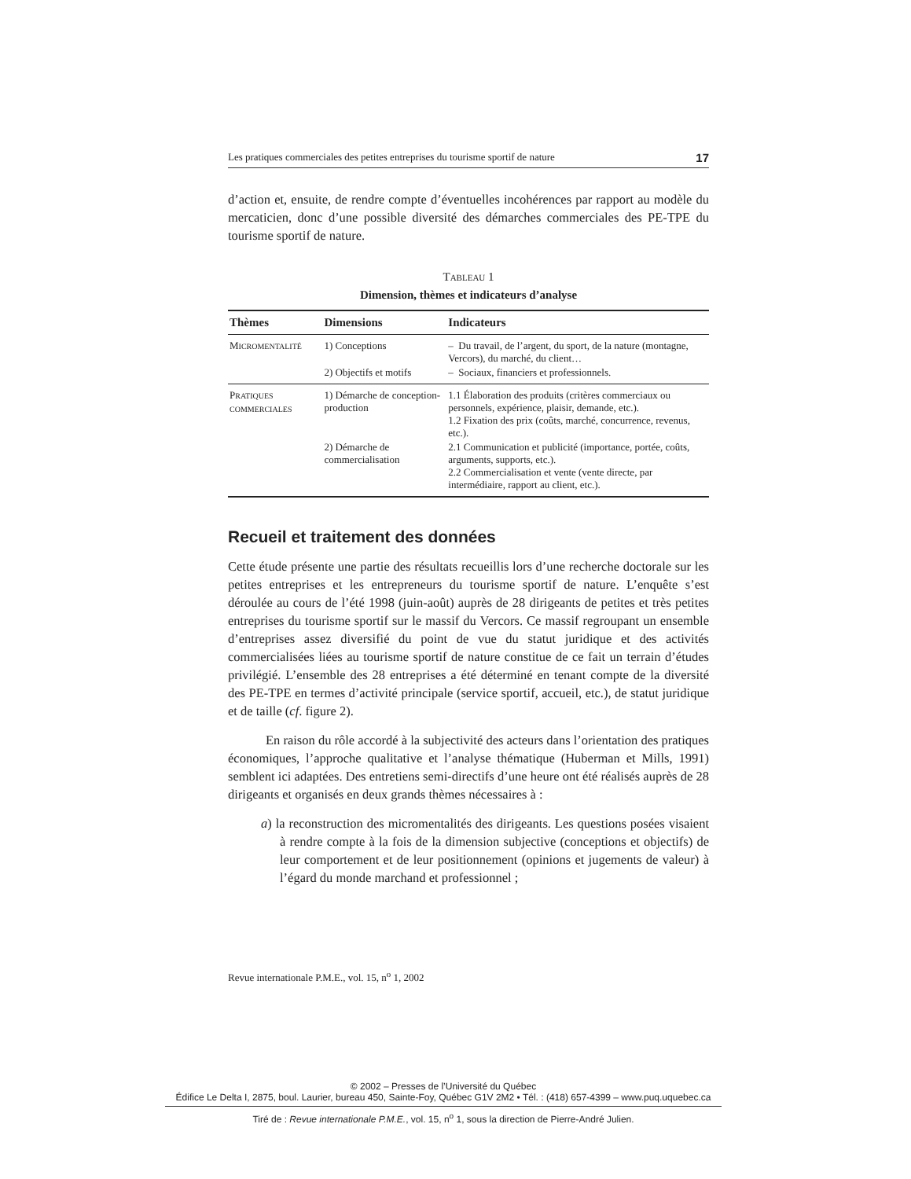Les pratiques commerciales des petites entreprises du tourisme sportif de nature 17
d’action et, ensuite, de rendre compte d’éventuelles incohérences par rapport au modèle du mercaticien, donc d’une possible diversité des démarches commerciales des PE-TPE du tourisme sportif de nature.
TABLEAU 1
Dimension, thèmes et indicateurs d’analyse
| Thèmes | Dimensions | Indicateurs |
| --- | --- | --- |
| M ICROMENTALITÉ | 1) Conceptions | – Du travail, de l’argent, du sport, de la nature (montagne, Vercors), du marché, du client… |
| | 2) Objectifs et motifs | – Sociaux, financiers et professionnels. |
| P RATIQUES COMMERCIALES | 1) Démarche de conception-production | 1.1 Élaboration des produits (critères commerciaux ou personnels, expérience, plaisir, demande, etc.). 1.2 Fixation des prix (coûts, marché, concurrence, revenus, etc.). |
| | 2) Démarche de commercialisation | 2.1 Communication et publicité (importance, portée, coûts, arguments, supports, etc.). 2.2 Commercialisation et vente (vente directe, par intermédiaire, rapport au client, etc.). |
Recueil et traitement des données
Cette étude présente une partie des résultats recueillis lors d’une recherche doctorale sur les petites entreprises et les entrepreneurs du tourisme sportif de nature. L’enquête s’est déroulée au cours de l’été 1998 (juin-août) auprès de 28 dirigeants de petites et très petites entreprises du tourisme sportif sur le massif du Vercors. Ce massif regroupant un ensemble d’entreprises assez diversifié du point de vue du statut juridique et des activités commercialisées liées au tourisme sportif de nature constitue de ce fait un terrain d’études privilégié. L’ensemble des 28 entreprises a été déterminé en tenant compte de la diversité des PE-TPE en termes d’activité principale (service sportif, accueil, etc.), de statut juridique et de taille (cf. figure 2).
En raison du rôle accordé à la subjectivité des acteurs dans l’orientation des pratiques économiques, l’approche qualitative et l’analyse thématique (Huberman et Mills, 1991) semblent ici adaptées. Des entretiens semi-directifs d’une heure ont été réalisés auprès de 28 dirigeants et organisés en deux grands thèmes nécessaires à :
a) la reconstruction des micromentalités des dirigeants. Les questions posées visaient à rendre compte à la fois de la dimension subjective (conceptions et objectifs) de leur comportement et de leur positionnement (opinions et jugements de valeur) à l’égard du monde marchand et professionnel ;
Revue internationale P.M.E., vol. 15, n<sup>o</sup> 1, 2002
© 2002 – Presses de l’Université du Québec
Édifice Le Delta I, 2875, boul. Laurier, bureau 450, Sainte-Foy, Québec G1V 2M2 • Tél. : (418) 657-4399 – www.puq.uquebec.ca
Tiré de : Revue internationale P.M.E., vol. 15, n<sup>o</sup> 1, sous la direction de Pierre-André Julien.